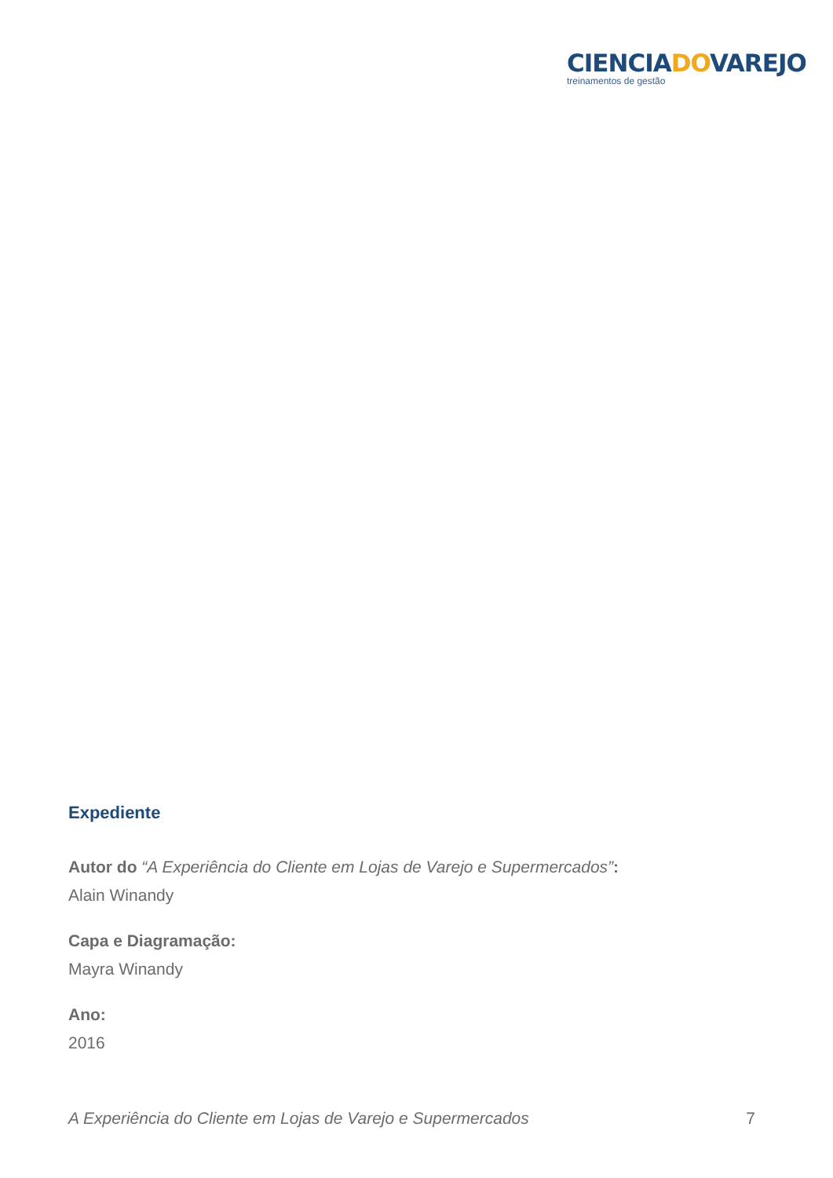CIENCIADOVAREJO
treinamentos de gestão
Expediente
Autor do “A Experiência do Cliente em Lojas de Varejo e Supermercados”:
Alain Winandy
Capa e Diagramação:
Mayra Winandy
Ano:
2016
A Experiência do Cliente em Lojas de Varejo e Supermercados 7